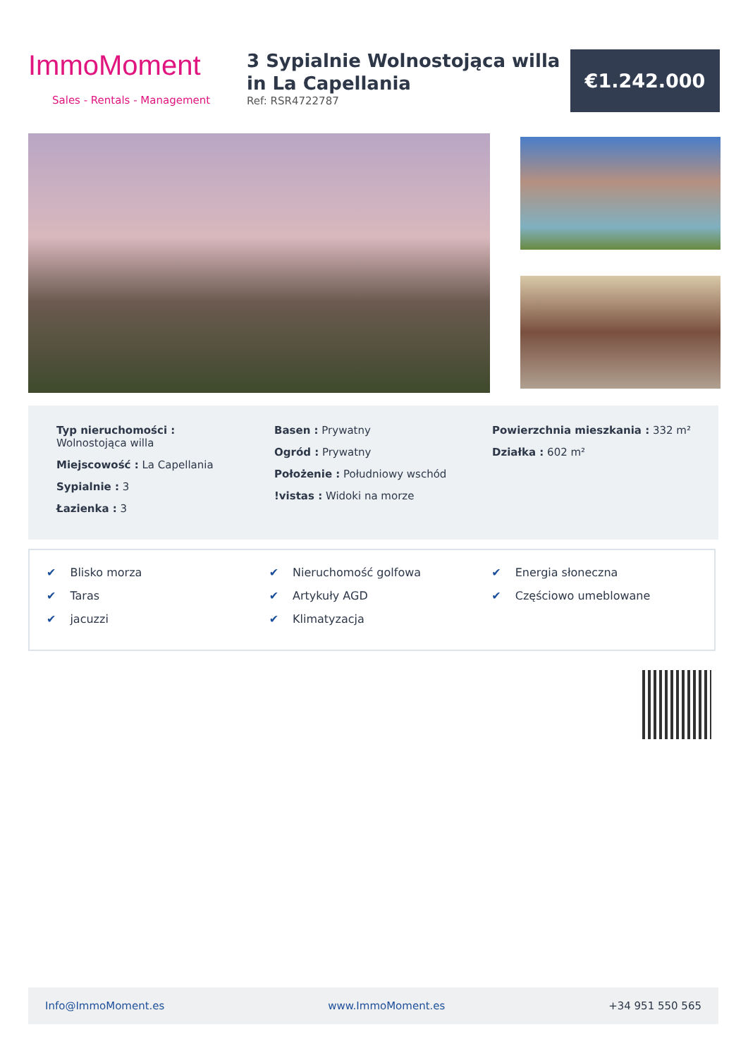ImmoMoment
Sales - Rentals - Management
3 Sypialnie Wolnostojąca willa in La Capellania
Ref: RSR4722787
€1.242.000
Typ nieruchomości :
Wolnostojąca willa
Miejscowość : La Capellania
Sypialnie : 3
Łazienka : 3
Basen : Prywatny
Ogród : Prywatny
Położenie : Południowy wschód
!vistas : Widoki na morze
Powierzchnia mieszkania : 332 m²
Działka : 602 m²
✔ Blisko morza
✔ Nieruchomość golfowa
✔ Energia słoneczna
✔ Taras
✔ Artykuły AGD
✔ Częściowo umeblowane
✔ jacuzzi
✔ Klimatyzacja
Info@ImmoMoment.es www.ImmoMoment.es +34 951 550 565